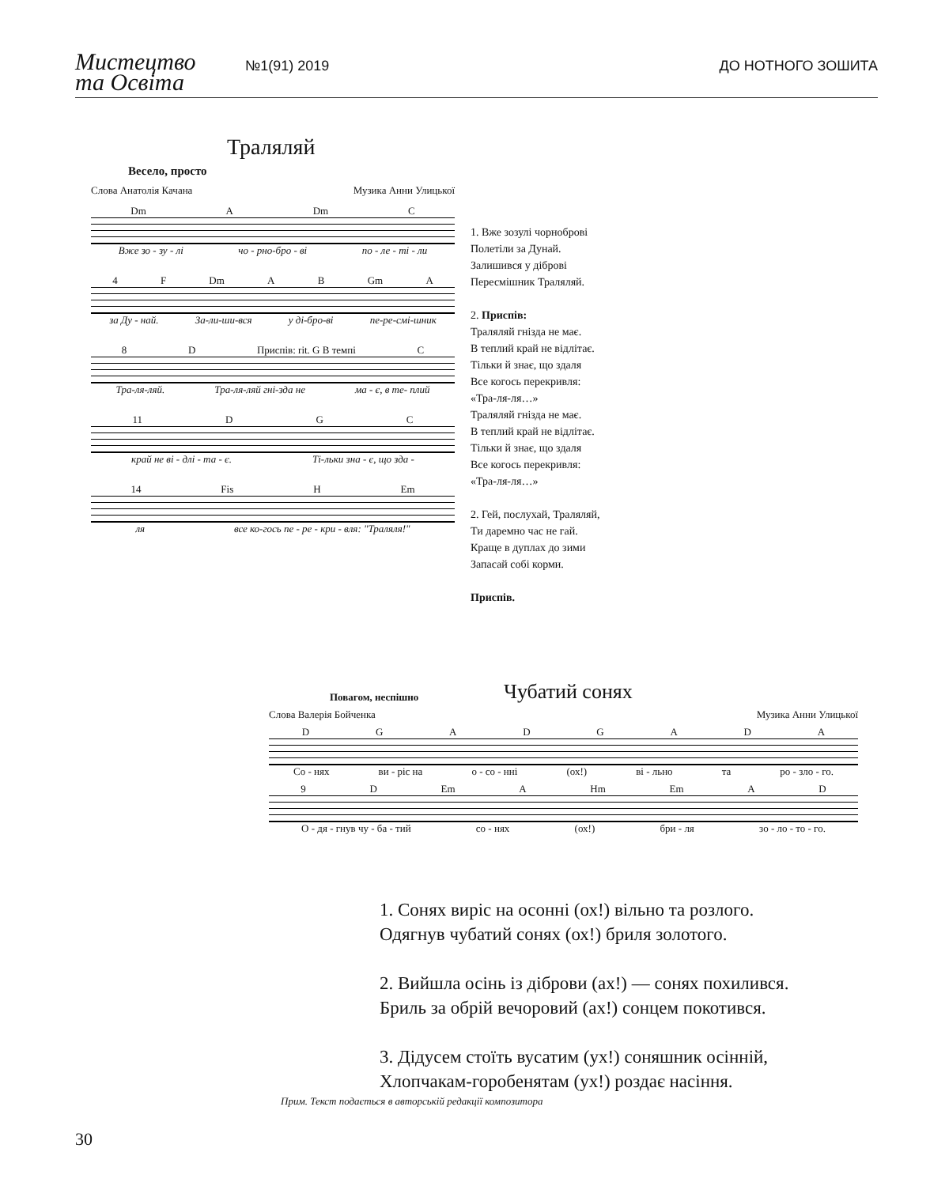Мистецтво
та Освіта
№1(91) 2019
ДО НОТНОГО ЗОШИТА
Траляляй
Весело, просто
Слова Анатолія Качана Музика Анни Улицької
Dm A Dm C
Вже зо - зу - лі чо - рно-бро - ві по - ле - ті - ли
4 F Dm AB Gm A
за Ду - най. За-ли-ши-вся у ді-бро-ві пе-ре-смі-шник
8 D Приспів: rit. G В темпі C
Тра-ля-ляй. Тра-ля-ляй гні-зда не ма - є, в те- плий
11 DGC
край не ві - длі - та - є. Ті-льки зна - є, що зда -
14 Fis H Em
ля все ко-гось пе - ре - кри - вля: "Траляля!"
1. Вже зозулі чорноброві
Полетіли за Дунай.
Залишився у діброві
Пересмішник Траляляй.
2. Приспів:
Траляляй гнізда не має.
В теплий край не відлітає.
Тільки й знає, що здаля
Все когось перекривля:
«Тра-ля-ля…»
Траляляй гнізда не має.
В теплий край не відлітає.
Тільки й знає, що здаля
Все когось перекривля:
«Тра-ля-ля…»
2. Гей, послухай, Траляляй,
Ти даремно час не гай.
Краще в дуплах до зими
Запасай собі корми.
Приспів.
Повагом, неспішно Чубатий сонях
Слова Валерія Бойченка Музика Анни Улицької
DGADGADA
Со - нях ви - ріс на о - со - нні (ох!) ві - льно та ро - зло - го.
9 D Em A Hm Em AD
О - дя - гнув чу - ба - тий со - нях (ох!) бри - ля зо - ло - то - го.
1. Сонях виріс на осонні (ох!) вільно та розлого.
Одягнув чубатий сонях (ох!) бриля золотого.
2. Вийшла осінь із діброви (ах!) — сонях похилився.
Бриль за обрій вечоровий (ах!) сонцем покотився.
3. Дідусем стоїть вусатим (ух!) соняшник осінній,
Хлопчакам-горобенятам (ух!) роздає насіння.
Прим. Текст подається в авторській редакції композитора
30